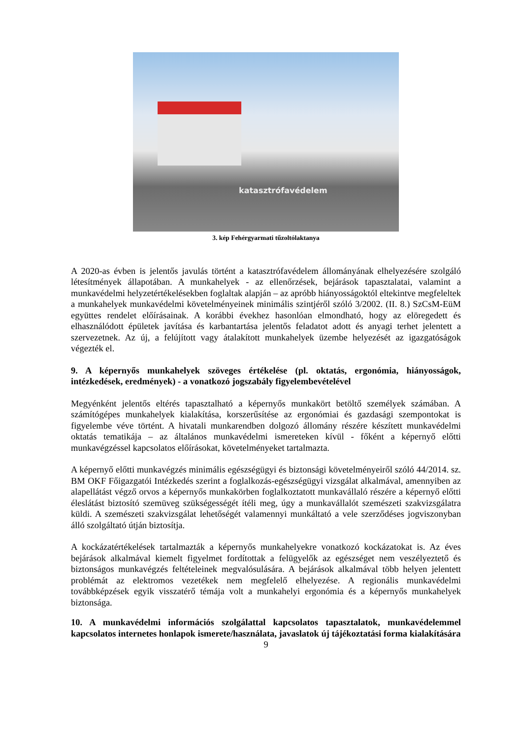katasztrófavédelem
3. kép Fehérgyarmati tűzoltólaktanya
A 2020-as évben is jelentős javulás történt a katasztrófavédelem állományának elhelyezésére szolgáló létesítmények állapotában. A munkahelyek - az ellenőrzések, bejárások tapasztalatai, valamint a munkavédelmi helyzetértékelésekben foglaltak alapján – az apróbb hiányosságoktól eltekintve megfeleltek a munkahelyek munkavédelmi követelményeinek minimális szintjéről szóló 3/2002. (II. 8.) SzCsM-EüM együttes rendelet előírásainak. A korábbi évekhez hasonlóan elmondható, hogy az elöregedett és elhasználódott épületek javítása és karbantartása jelentős feladatot adott és anyagi terhet jelentett a szervezetnek. Az új, a felújított vagy átalakított munkahelyek üzembe helyezését az igazgatóságok végezték el.
9. A képernyős munkahelyek szöveges értékelése (pl. oktatás, ergonómia, hiányosságok, intézkedések, eredmények) - a vonatkozó jogszabály figyelembevételével
Megyénként jelentős eltérés tapasztalható a képernyős munkakört betöltő személyek számában. A számítógépes munkahelyek kialakítása, korszerűsítése az ergonómiai és gazdasági szempontokat is figyelembe véve történt. A hivatali munkarendben dolgozó állomány részére készített munkavédelmi oktatás tematikája – az általános munkavédelmi ismereteken kívül - főként a képernyő előtti munkavégzéssel kapcsolatos előírásokat, követelményeket tartalmazta.
A képernyő előtti munkavégzés minimális egészségügyi és biztonsági követelményeiről szóló 44/2014. sz. BM OKF Főigazgatói Intézkedés szerint a foglalkozás-egészségügyi vizsgálat alkalmával, amennyiben az alapellátást végző orvos a képernyős munkakörben foglalkoztatott munkavállaló részére a képernyő előtti éleslátást biztosító szemüveg szükségességét ítéli meg, úgy a munkavállalót szemészeti szakvizsgálatra küldi. A szemészeti szakvizsgálat lehetőségét valamennyi munkáltató a vele szerződéses jogviszonyban álló szolgáltató útján biztosítja.
A kockázatértékelések tartalmazták a képernyős munkahelyekre vonatkozó kockázatokat is. Az éves bejárások alkalmával kiemelt figyelmet fordítottak a felügyelők az egészséget nem veszélyeztető és biztonságos munkavégzés feltételeinek megvalósulására. A bejárások alkalmával több helyen jelentett problémát az elektromos vezetékek nem megfelelő elhelyezése. A regionális munkavédelmi továbbképzések egyik visszatérő témája volt a munkahelyi ergonómia és a képernyős munkahelyek biztonsága.
10. A munkavédelmi információs szolgálattal kapcsolatos tapasztalatok, munkavédelemmel kapcsolatos internetes honlapok ismerete/használata, javaslatok új tájékoztatási forma kialakítására
9